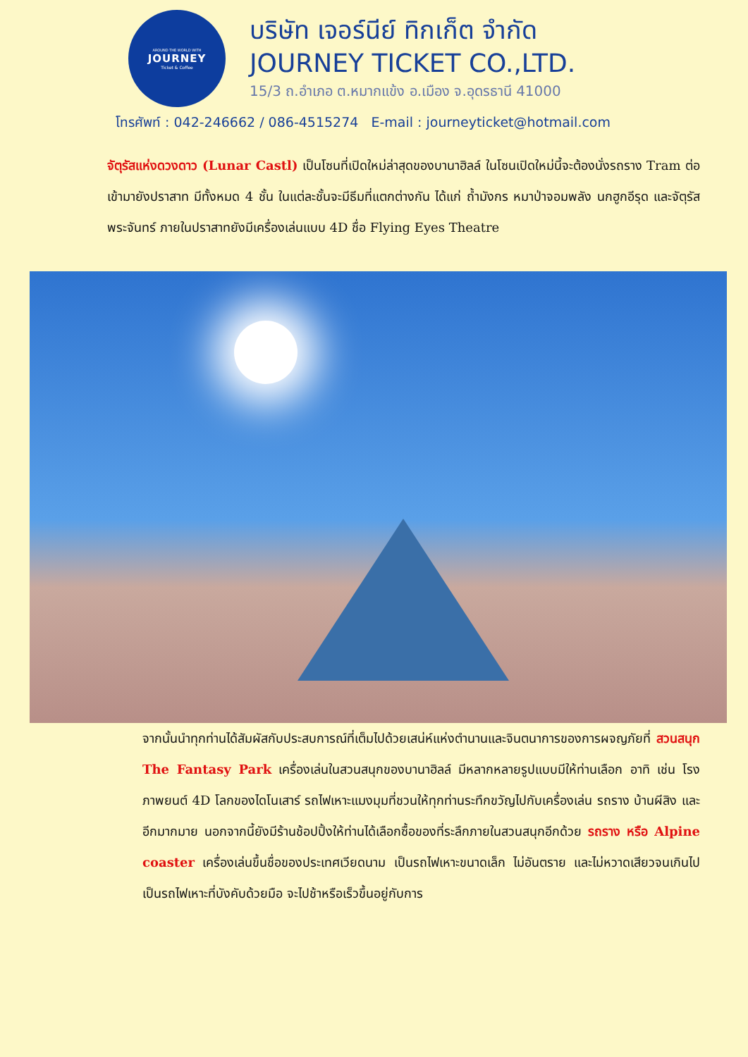AROUND THE WORLD WITH
JOURNEY
Ticket & Coffee
บริษัท เจอร์นีย์ ทิกเก็ต จำกัด
JOURNEY TICKET CO.,LTD.
15/3 ถ.อำเภอ ต.หมากแข้ง อ.เมือง จ.อุดรธานี 41000
โทรศัพท์ : 042-246662 / 086-4515274 E-mail : journeyticket@hotmail.com
จัตุรัสแห่งดวงดาว (Lunar Castl) เป็นโซนที่เปิดใหม่ล่าสุดของบานาฮิลล์ ในโซนเปิดใหม่นี้จะต้องนั่งรถราง Tram ต่อเข้ามายังปราสาท มีทั้งหมด 4 ชั้น ในแต่ละชั้นจะมีธีมที่แตกต่างกัน ได้แก่ ถ้ำมังกร หมาป่าจอมพลัง นกฮูกอีรุด และจัตุรัสพระจันทร์ ภายในปราสาทยังมีเครื่องเล่นแบบ 4D ชื่อ Flying Eyes Theatre
จากนั้นนำทุกท่านได้สัมผัสกับประสบการณ์ที่เต็มไปด้วยเสน่ห์แห่งตำนานและจินตนาการของการผจญภัยที่ สวนสนุก The Fantasy Park เครื่องเล่นในสวนสนุกของบานาฮิลล์ มีหลากหลายรูปแบบมีให้ท่านเลือก อาทิ เช่น โรงภาพยนต์ 4D โลกของไดโนเสาร์ รถไฟเหาะแมงมุมที่ชวนให้ทุกท่านระทึกขวัญไปกับเครื่องเล่น รถราง บ้านผีสิง และอีกมากมาย นอกจากนี้ยังมีร้านช้อปปิ้งให้ท่านได้เลือกซื้อของที่ระลึกภายในสวนสนุกอีกด้วย รถราง หรือ Alpine coaster เครื่องเล่นขึ้นชื่อของประเทศเวียดนาม เป็นรถไฟเหาะขนาดเล็ก ไม่อันตราย และไม่หวาดเสียวจนเกินไป เป็นรถไฟเหาะที่บังคับด้วยมือ จะไปช้าหรือเร็วขึ้นอยู่กับการ